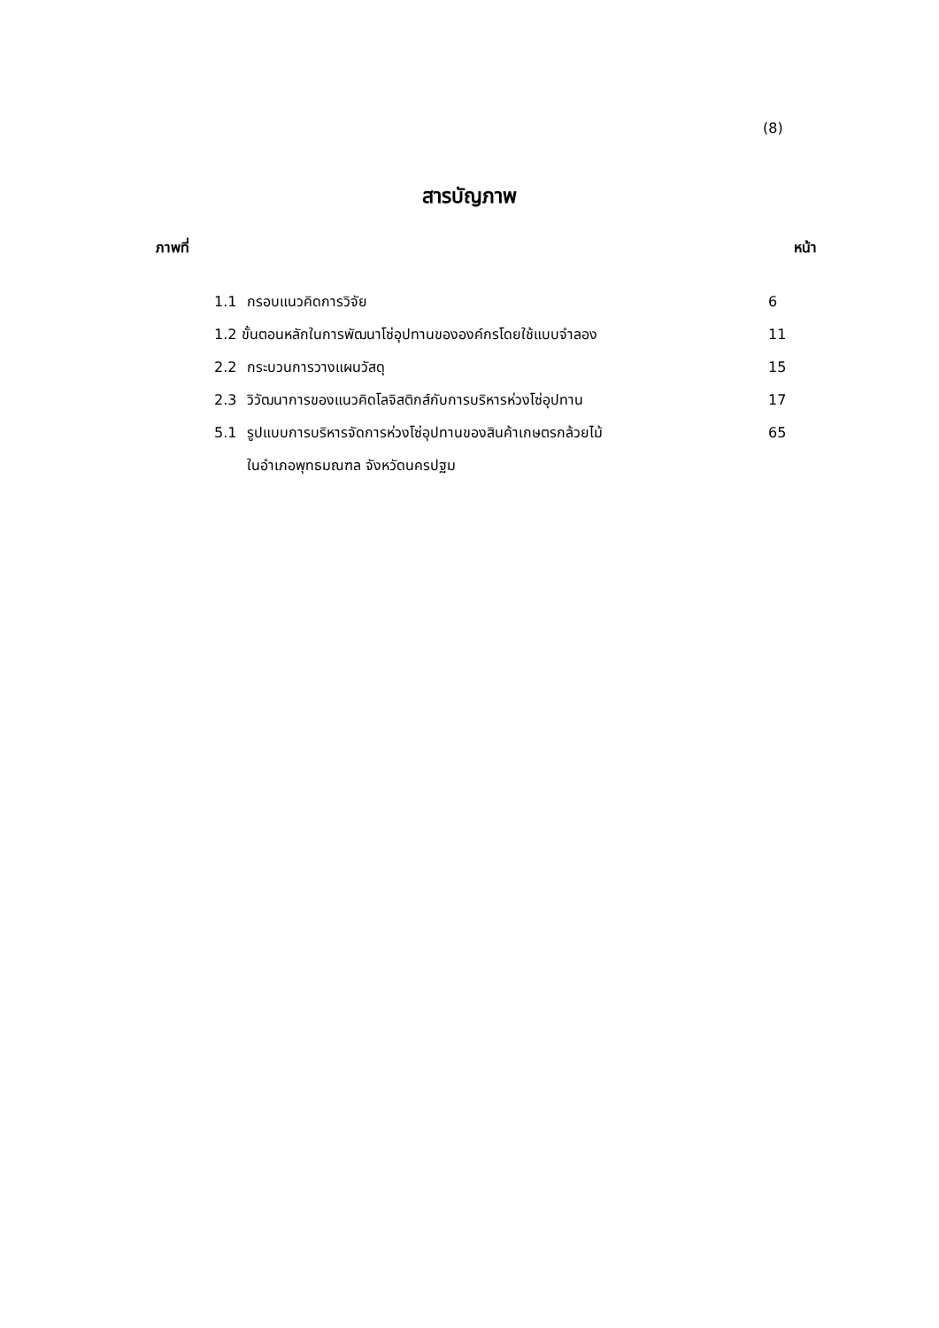(8)
สารบัญภาพ
ภาพที่ หน้า
1.1 กรอบแนวคิดการวิจัย 6
1.2 ขั้นตอนหลักในการพัฒนาโซ่อุปทานขององค์กรโดยใช้แบบจำลอง 11
2.2 กระบวนการวางแผนวัสดุ 15
2.3 วิวัฒนาการของแนวคิดโลจิสติกส์กับการบริหารห่วงโซ่อุปทาน 17
5.1 รูปแบบการบริหารจัดการห่วงโซ่อุปทานของสินค้าเกษตรกล้วยไม้ 65
ในอำเภอพุทธมณฑล จังหวัดนครปฐม